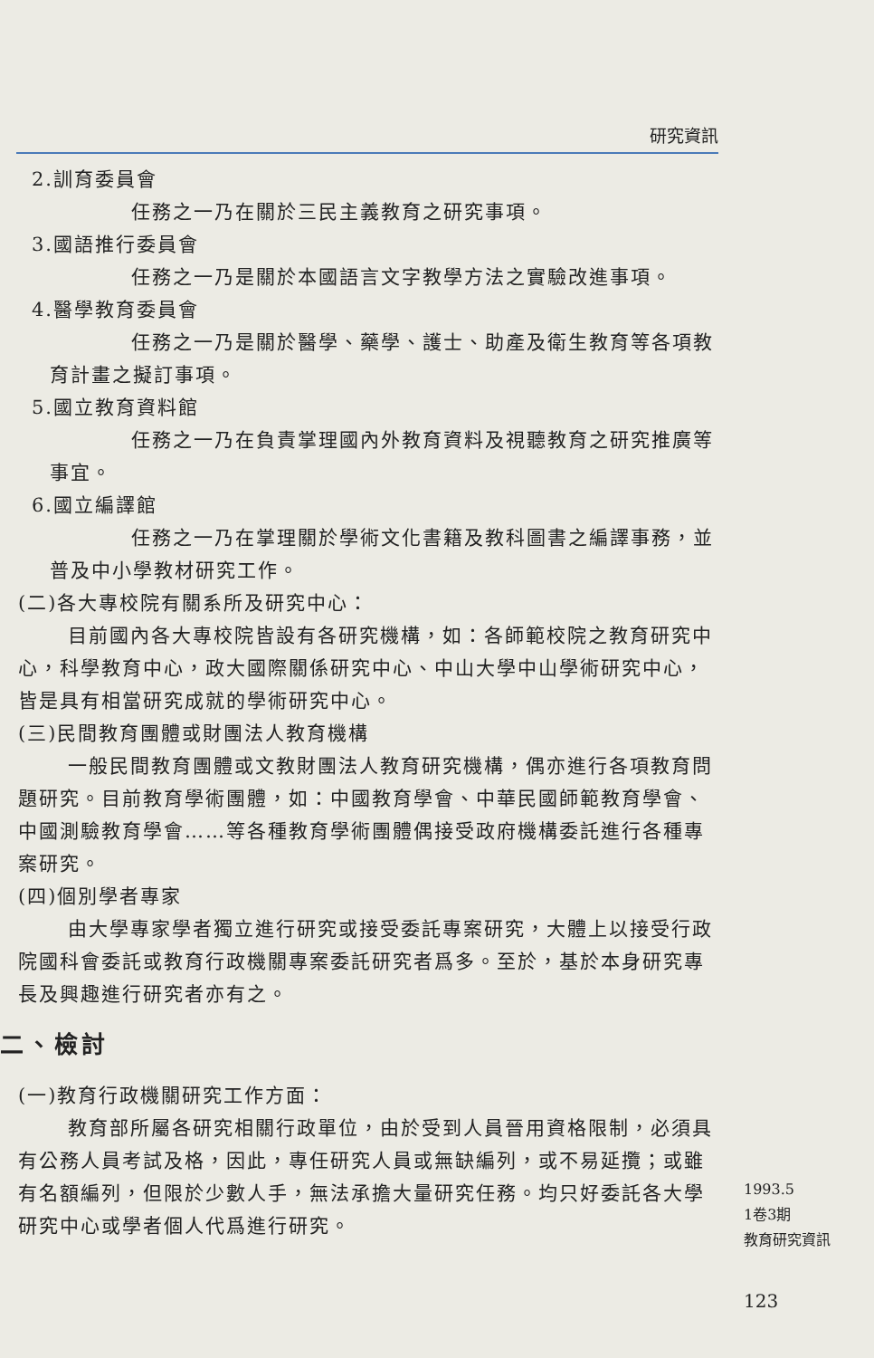研究資訊
2.訓育委員會
任務之一乃在關於三民主義教育之研究事項。
3.國語推行委員會
任務之一乃是關於本國語言文字教學方法之實驗改進事項。
4.醫學教育委員會
任務之一乃是關於醫學、藥學、護士、助產及衛生教育等各項教育計畫之擬訂事項。
5.國立教育資料館
任務之一乃在負責掌理國內外教育資料及視聽教育之研究推廣等事宜。
6.國立編譯館
任務之一乃在掌理關於學術文化書籍及教科圖書之編譯事務，並普及中小學教材研究工作。
(二)各大專校院有關系所及研究中心：
目前國內各大專校院皆設有各研究機構，如：各師範校院之教育研究中心，科學教育中心，政大國際關係研究中心、中山大學中山學術研究中心，皆是具有相當研究成就的學術研究中心。
(三)民間教育團體或財團法人教育機構
一般民間教育團體或文教財團法人教育研究機構，偶亦進行各項教育問題研究。目前教育學術團體，如：中國教育學會、中華民國師範教育學會、中國測驗教育學會……等各種教育學術團體偶接受政府機構委託進行各種專案研究。
(四)個別學者專家
由大學專家學者獨立進行研究或接受委託專案研究，大體上以接受行政院國科會委託或教育行政機關專案委託研究者爲多。至於，基於本身研究專長及興趣進行研究者亦有之。
二、檢討
(一)教育行政機關研究工作方面：
教育部所屬各研究相關行政單位，由於受到人員晉用資格限制，必須具有公務人員考試及格，因此，專任研究人員或無缺編列，或不易延攬；或雖有名額編列，但限於少數人手，無法承擔大量研究任務。均只好委託各大學研究中心或學者個人代爲進行研究。
1993.5
1卷3期
教育研究資訊
123